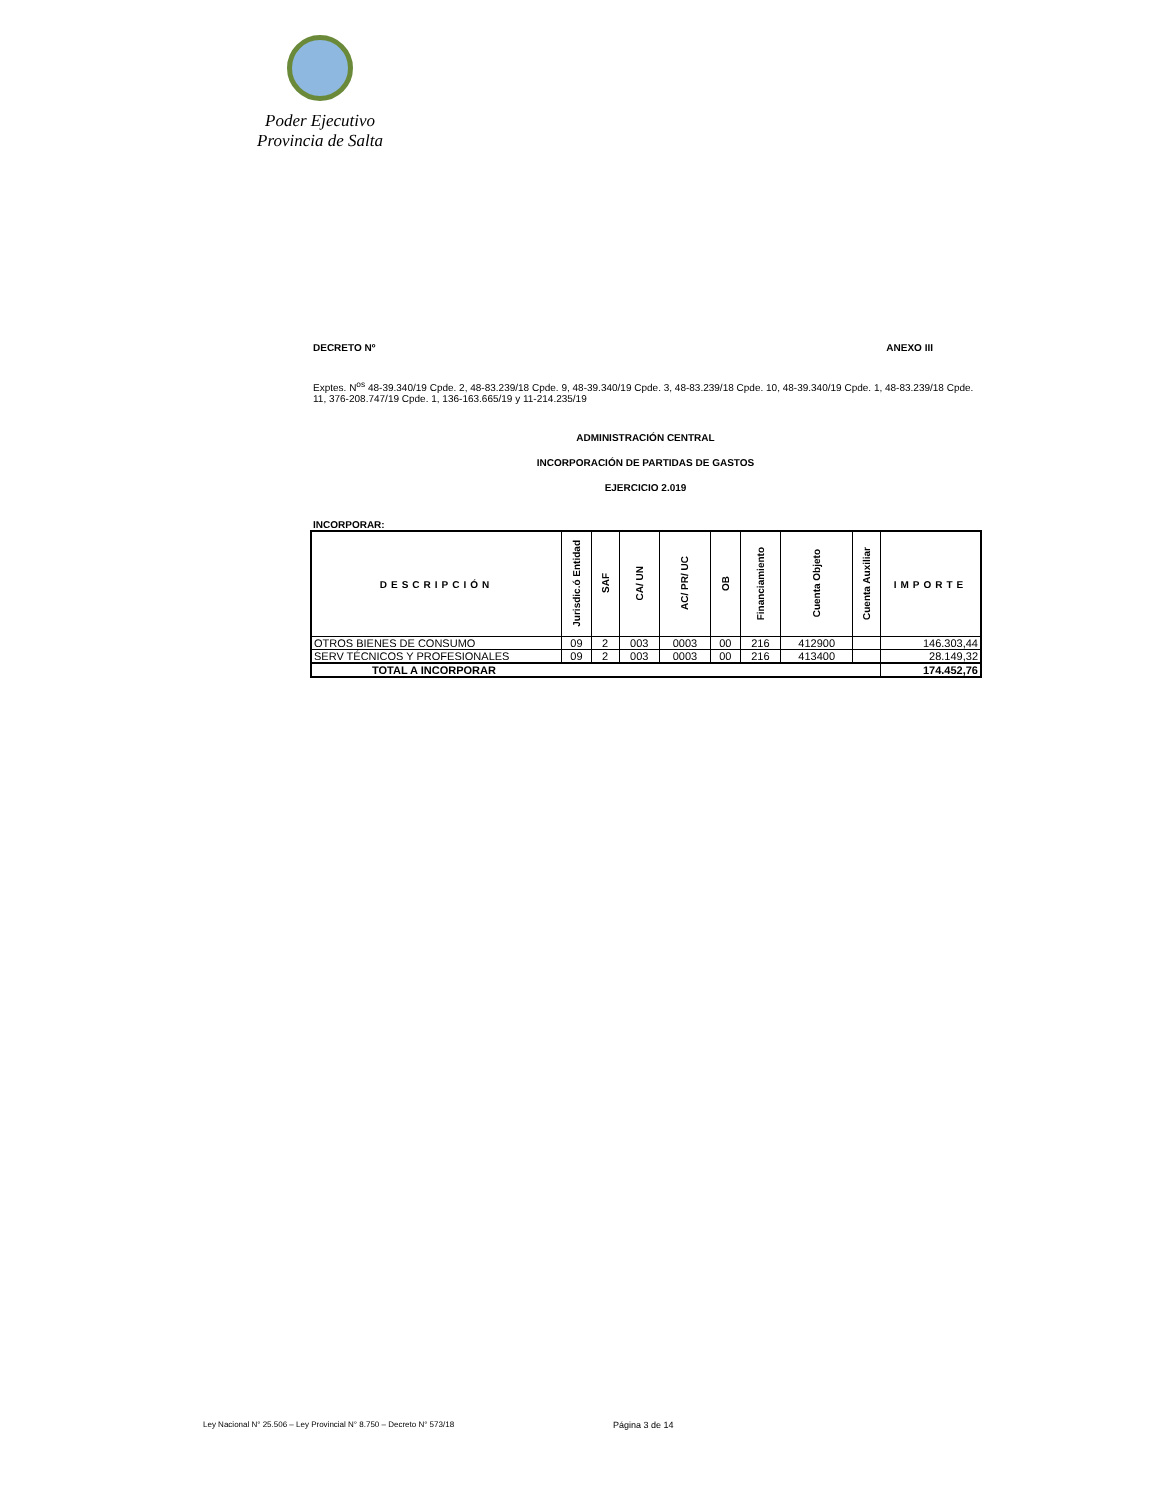Poder Ejecutivo
Provincia de Salta
DECRETO Nº ANEXO III
Exptes. N<sup>os</sup> 48-39.340/19 Cpde. 2, 48-83.239/18 Cpde. 9, 48-39.340/19 Cpde. 3, 48-83.239/18 Cpde. 10, 48-39.340/19 Cpde. 1, 48-83.239/18 Cpde. 11, 376-208.747/19 Cpde. 1, 136-163.665/19 y 11-214.235/19
ADMINISTRACIÓN CENTRAL
INCORPORACIÓN DE PARTIDAS DE GASTOS
EJERCICIO 2.019
INCORPORAR:
| DESCRIPCIÓN | Jurisdic.ó Entidad | SAF | CA/ UN | AC/ PR/ UC | OB | Financiamiento | Cuenta Objeto | Cuenta Auxiliar | IMPORTE |
| --- | --- | --- | --- | --- | --- | --- | --- | --- | --- |
| OTROS BIENES DE CONSUMO | 09 | 2 | 003 | 0003 | 00 | 216 | 412900 | | 146.303,44 |
| SERV TÉCNICOS Y PROFESIONALES | 09 | 2 | 003 | 0003 | 00 | 216 | 413400 | | 28.149,32 |
| TOTAL A INCORPORAR | | | | | | | | | 174.452,76 |
Ley Nacional N° 25.506 – Ley Provincial N° 8.750 – Decreto N° 573/18 Página 3 de 14